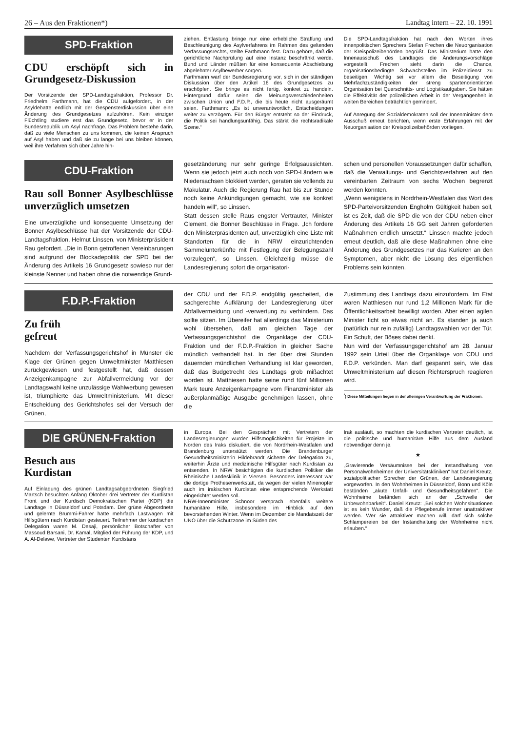26 – Aus den Fraktionen*) Landtag intern – 22. 10. 1991
SPD-Fraktion
CDU erschöpft sich in Grundgesetz-Diskussion
Der Vorsitzende der SPD-Landtagsfraktion, Professor Dr. Friedhelm Farthmann, hat die CDU aufgefordert, in der Asyldebatte endlich mit der Gespensterdiskussion über eine Änderung des Grundgesetzes aufzuhören. Kein einziger Flüchtling studiere erst das Grundgesetz, bevor er in der Bundesrepublik um Asyl nachfrage. Das Problem bestehe darin, daß zu viele Menschen zu uns kommen, die keinen Anspruch auf Asyl haben und daß sie zu lange bei uns bleiben können, weil ihre Verfahren sich über Jahre hin-
ziehen. Entlastung bringe nur eine erhebliche Straffung und Beschleunigung des Asylverfahrens im Rahmen des geltenden Verfassungsrechts, stellte Farthmann fest. Dazu gehöre, daß die gerichtliche Nachprüfung auf eine Instanz beschränkt werde. Bund und Länder müßten für eine konsequente Abschiebung abgelehnter Asylbewerber sorgen.
Farthmann warf der Bundesregierung vor, sich in der ständigen Diskussion über den Artikel 16 des Grundgesetzes zu erschöpfen. Sie bringe es nicht fertig, konkret zu handeln. Hintergrund dafür seien die Meinungsverschiedenheiten zwischen Union und F.D.P., die bis heute nicht ausgeräumt seien. Farthmann: „Es ist unverantwortlich, Entscheidungen weiter zu verzögern. Für den Bürger entsteht so der Eindruck, die Politik sei handlungsunfähig. Das stärkt die rechtsradikale Szene.“
Die SPD-Landtagsfraktion hat nach den Worten ihres innenpolitischen Sprechers Stefan Frechen die Neuorganisation der Kreispolizeibehörden begrüßt. Das Ministerium hatte den Innenausschuß des Landtages die Änderungsvorschläge vorgestellt. Frechen sieht darin die Chance, organisationsbedingte Schwachstellen im Polizeidienst zu beseitigen. Wichtig sei vor allem die Beseitigung von Mehrfachzuständigkeiten der streng spartenorientierten Organisation bei Querschnitts- und Logistikaufgaben. Sie hätten die Effektivität der polizeilichen Arbeit in der Vergangenheit in weiten Bereichen beträchtlich gemindert.
Auf Anregung der Sozialdemokraten soll der Innenminister dem Ausschuß erneut berichten, wenn erste Erfahrungen mit der Neuorganisation der Kreispolizeibehörden vorliegen.
CDU-Fraktion
Rau soll Bonner Asylbeschlüsse unverzüglich umsetzen
Eine unverzügliche und konsequente Umsetzung der Bonner Asylbeschlüsse hat der Vorsitzende der CDU-Landtagsfraktion, Helmut Linssen, von Ministerpräsident Rau gefordert. „Die in Bonn getroffenen Vereinbarungen sind aufgrund der Blockadepolitik der SPD bei der Änderung des Artikels 16 Grundgesetz sowieso nur der kleinste Nenner und haben ohne die notwendige Grund-
gesetzänderung nur sehr geringe Erfolgsaussichten. Wenn sie jedoch jetzt auch noch von SPD-Ländern wie Niedersachsen blokkiert werden, geraten sie vollends zu Makulatur. Auch die Regierung Rau hat bis zur Stunde noch keine Ankündigungen gemacht, wie sie konkret handeln will“, so Linssen.
Statt dessen stelle Raus engster Vertrauter, Minister Clement, die Bonner Beschlüsse in Frage. „Ich fordere den Ministerpräsidenten auf, unverzüglich eine Liste mit Standorten für die in NRW einzurichtenden Sammelunterkünfte mit Festlegung der Belegungszahl vorzulegen“, so Linssen. Gleichzeitig müsse die Landesregierung sofort die organisatori-
schen und personellen Voraussetzungen dafür schaffen, daß die Verwaltungs- und Gerichtsverfahren auf den vereinbarten Zeitraum von sechs Wochen begrenzt werden könnten.
„Wenn wenigstens in Nordrhein-Westfalen das Wort des SPD-Parteivorsitzenden Engholm Gültigkeit haben soll, ist es Zeit, daß die SPD die von der CDU neben einer Änderung des Artikels 16 GG seit Jahren geforderten Maßnahmen endlich umsetzt.“ Linssen machte jedoch erneut deutlich, daß alle diese Maßnahmen ohne eine Änderung des Grundgesetzes nur das Kurieren an den Symptomen, aber nicht die Lösung des eigentlichen Problems sein könnten.
F.D.P.-Fraktion
Zu früh
gefreut
Nachdem der Verfassungsgerichtshof in Münster die Klage der Grünen gegen Umweltminister Matthiesen zurückgewiesen und festgestellt hat, daß dessen Anzeigenkampagne zur Abfallvermeidung vor der Landtagswahl keine unzulässige Wahlwerbung gewesen ist, triumphierte das Umweltministerium. Mit dieser Entscheidung des Gerichtshofes sei der Versuch der Grünen,
der CDU und der F.D.P. endgültig gescheitert, die sachgerechte Aufklärung der Landesregierung über Abfallvermeidung und -verwertung zu verhindern. Das sollte sitzen. Im Übereifer hat allerdings das Ministerium wohl übersehen, daß am gleichen Tage der Verfassungsgerichtshof die Organklage der CDU-Fraktion und der F.D.P.-Fraktion in gleicher Sache mündlich verhandelt hat. In der über drei Stunden dauernden mündlichen Verhandlung ist klar geworden, daß das Budgetrecht des Landtags grob mißachtet worden ist. Matthiesen hatte seine rund fünf Millionen Mark teure Anzeigenkampagne vom Finanzminister als außerplanmäßige Ausgabe genehmigen lassen, ohne die
Zustimmung des Landtags dazu einzufordern. Im Etat waren Matthiesen nur rund 1,2 Millionen Mark für die Öffentlichkeitsarbeit bewilligt worden. Aber einen agilen Minister ficht so etwas nicht an. Es standen ja auch (natürlich nur rein zufällig) Landtagswahlen vor der Tür. Ein Schuft, der Böses dabei denkt.
Nun wird der Verfassungsgerichtshof am 28. Januar 1992 sein Urteil über die Organklage von CDU und F.D.P. verkünden. Man darf gespannt sein, wie das Umweltministerium auf diesen Richterspruch reagieren wird.
<sup>*</sup>) Diese Mitteilungen liegen in der alleinigen Verantwortung der Fraktionen.
DIE GRÜNEN-Fraktion
Besuch aus
Kurdistan
Auf Einladung des grünen Landtagsabgeordneten Siegfried Martsch besuchten Anfang Oktober drei Vertreter der Kurdistan Front und der Kurdisch Demokratischen Partei (KDP) die Landtage in Düsseldorf und Potsdam. Der grüne Abgeordnete und gelernte Brummi-Fahrer hatte mehrfach Lastwagen mit Hilfsgütern nach Kurdistan gesteuert. Teilnehmer der kurdischen Delegation waren M. Desaji, persönlicher Botschafter von Massoud Barsani, Dr. Kamal, Mitglied der Führung der KDP, und A. Al-Delawe, Vertreter der Studenten Kurdistans
in Europa. Bei den Gesprächen mit Vertretern der Landesregierungen wurden Hilfsmöglichkeiten für Projekte im Norden des Iraks diskutiert, die von Nordrhein-Westfalen und Brandenburg unterstützt werden. Die Brandenburger Gesundheitsministerin Hildebrandt sicherte der Delegation zu, weiterhin Ärzte und medizinische Hilfsgüter nach Kurdistan zu entsenden. In NRW besichtigten die kurdischen Politiker die Rheinische Landesklinik in Viersen. Besonders interessant war die dortige Prothesenwerkstatt, da wegen der vielen Minenopfer auch im irakischen Kurdistan eine entsprechende Werkstatt eingerichtet werden soll.
NRW-Innenminister Schnoor versprach ebenfalls weitere humanitäre Hilfe, insbesondere im Hinblick auf den bevorstehenden Winter. Wenn im Dezember die Mandatszeit der UNO über die Schutzzone im Süden des
Irak ausläuft, so machten die kurdischen Vertreter deutlich, ist die politische und humanitäre Hilfe aus dem Ausland notwendiger denn je.
★
„Gravierende Versäumnisse bei der Instandhaltung von Personalwohnheimen der Universitätskliniken“ hat Daniel Kreutz, sozialpolitischer Sprecher der Grünen, der Landesregierung vorgeworfen. In den Wohnheimen in Düsseldorf, Bonn und Köln bestünden „akute Unfall- und Gesundheitsgefahren“. Die Wohnheime befänden sich an der „Schwelle der Unbewohnbarkeit“. Daniel Kreutz: „Bei solchen Wohnsituationen ist es kein Wunder, daß die Pflegeberufe immer unattraktiver werden. Wer sie attraktiver machen will, darf sich solche Schlampereien bei der Instandhaltung der Wohnheime nicht erlauben.“